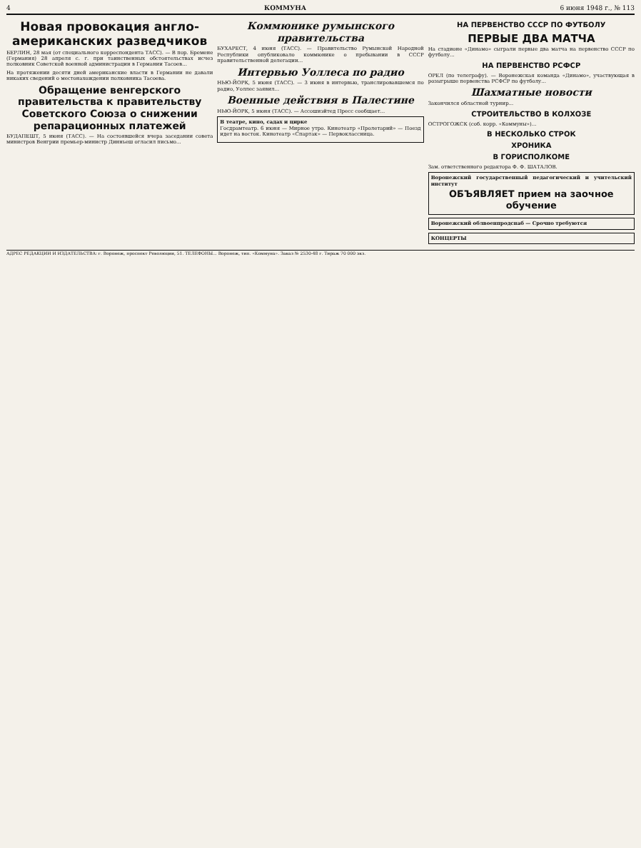4 КОММУНА 6 июня 1948 г., № 113
Новая провокация англо-американских разведчиков
БЕРЛИН, 28 мая (от специального корреспондента ТАСС). — В пор. Бремене (Германия) 28 апреля с. г. при таинственных обстоятельствах исчез полковник Советской военной администрации в Германии Тасоев...
На протяжении десяти дней американские власти в Германии не давали никаких сведений о местонахождении полковника Тасоева.
Обращение венгерского правительства к правительству Советского Союза о снижении репарационных платежей
БУДАПЕШТ, 5 июня (ТАСС). — На состоявшейся вчера заседании совета министров Венгрии премьер-министр Динньеш огласил письмо...
Коммюнике румынского правительства
БУХАРЕСТ, 4 июня (ТАСС). — Правительство Румынской Народной Республики опубликовало коммюнике о пребывании в СССР правительственной делегации...
Интервью Уоллеса по радио
НЬЮ-ЙОРК, 5 июня (ТАСС). — 3 июня в интервью, транслировавшемся по радио, Уоллес заявил...
Военные действия в Палестине
НЬЮ-ЙОРК, 5 июня (ТАСС). — Ассошиэйтед Пресс сообщает...
В театре, кино, садах и цирке
Госдрамтеатр. 6 июня — Мирное утро. Кинотеатр «Пролетарий» — Поезд идет на восток. Кинотеатр «Спартак» — Первоклассница.
НА ПЕРВЕНСТВО СССР ПО ФУТБОЛУ
ПЕРВЫЕ ДВА МАТЧА
На стадионе «Динамо» сыграли первые два матча на первенство СССР по футболу...
НА ПЕРВЕНСТВО РСФСР
ОРЕЛ (по телеграфу). — Воронежская команда «Динамо», участвующая в розыгрыше первенства РСФСР по футболу...
Шахматные новости
Закончился областной турнир...
СТРОИТЕЛЬСТВО В КОЛХОЗЕ
ОСТРОГОЖСК (соб. корр. «Коммуны»)...
В НЕСКОЛЬКО СТРОК
ХРОНИКА
В ГОРИСПОЛКОМЕ
Зам. ответственного редактора Ф. Ф. ШАТАЛОВ.
Воронежский государственный педагогический и учительский институт
ОБЪЯВЛЯЕТ прием на заочное обучение
Воронежский облвоенпродснаб — Срочно требуются
КОНЦЕРТЫ
АДРЕС РЕДАКЦИИ И ИЗДАТЕЛЬСТВА: г. Воронеж, проспект Революции, 51. ТЕЛЕФОНЫ... Воронеж, тип. «Коммуна». Заказ № 2530-48 г. Тираж 70 000 экз.